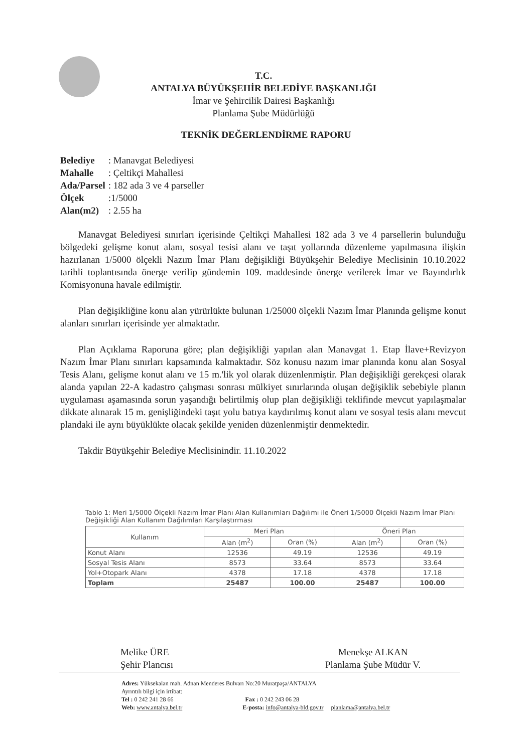T.C.
ANTALYA BÜYÜKŞEHİR BELEDİYE BAŞKANLIĞI
İmar ve Şehircilik Dairesi Başkanlığı
Planlama Şube Müdürlüğü
TEKNİK DEĞERLENDİRME RAPORU
| Belediye | : Manavgat Belediyesi |
| Mahalle | : Çeltikçi Mahallesi |
| Ada/Parsel | : 182 ada 3 ve 4 parseller |
| Ölçek | :1/5000 |
| Alan(m2) | : 2.55 ha |
Manavgat Belediyesi sınırları içerisinde Çeltikçi Mahallesi 182 ada 3 ve 4 parsellerin bulunduğu bölgedeki gelişme konut alanı, sosyal tesisi alanı ve taşıt yollarında düzenleme yapılmasına ilişkin hazırlanan 1/5000 ölçekli Nazım İmar Planı değişikliği Büyükşehir Belediye Meclisinin 10.10.2022 tarihli toplantısında önerge verilip gündemin 109. maddesinde önerge verilerek İmar ve Bayındırlık Komisyonuna havale edilmiştir.
Plan değişikliğine konu alan yürürlükte bulunan 1/25000 ölçekli Nazım İmar Planında gelişme konut alanları sınırları içerisinde yer almaktadır.
Plan Açıklama Raporuna göre; plan değişikliği yapılan alan Manavgat 1. Etap İlave+Revizyon Nazım İmar Planı sınırları kapsamında kalmaktadır. Söz konusu nazım imar planında konu alan Sosyal Tesis Alanı, gelişme konut alanı ve 15 m.'lik yol olarak düzenlenmiştir. Plan değişikliği gerekçesi olarak alanda yapılan 22-A kadastro çalışması sonrası mülkiyet sınırlarında oluşan değişiklik sebebiyle planın uygulaması aşamasında sorun yaşandığı belirtilmiş olup plan değişikliği teklifinde mevcut yapılaşmalar dikkate alınarak 15 m. genişliğindeki taşıt yolu batıya kaydırılmış konut alanı ve sosyal tesis alanı mevcut plandaki ile aynı büyüklükte olacak şekilde yeniden düzenlenmiştir denmektedir.
Takdir Büyükşehir Belediye Meclisinindir. 11.10.2022
Tablo 1: Meri 1/5000 Ölçekli Nazım İmar Planı Alan Kullanımları Dağılımı ile Öneri 1/5000 Ölçekli Nazım İmar Planı Değişikliği Alan Kullanım Dağılımları Karşılaştırması
| Kullanım | Meri Plan | | Öneri Plan | |
| --- | --- | --- | --- | --- |
| | Alan (m<sup>2</sup>) | Oran (%) | Alan (m<sup>2</sup>) | Oran (%) |
| Konut Alanı | 12536 | 49.19 | 12536 | 49.19 |
| Sosyal Tesis Alanı | 8573 | 33.64 | 8573 | 33.64 |
| Yol+Otopark Alanı | 4378 | 17.18 | 4378 | 17.18 |
| Toplam | 25487 | 100.00 | 25487 | 100.00 |
Melike ÜRE
Şehir Plancısı
Menekşe ALKAN
Planlama Şube Müdür V.
Adres: Yüksekalan mah. Adnan Menderes Bulvarı No:20 Muratpaşa/ANTALYA
Ayrıntılı bilgi için irtibat:
Tel : 0 242 241 28 66 Fax : 0 242 243 06 28
Web: www.antalya.bel.tr E-posta: info@antalya-bld.gov.tr planlama@antalya.bel.tr